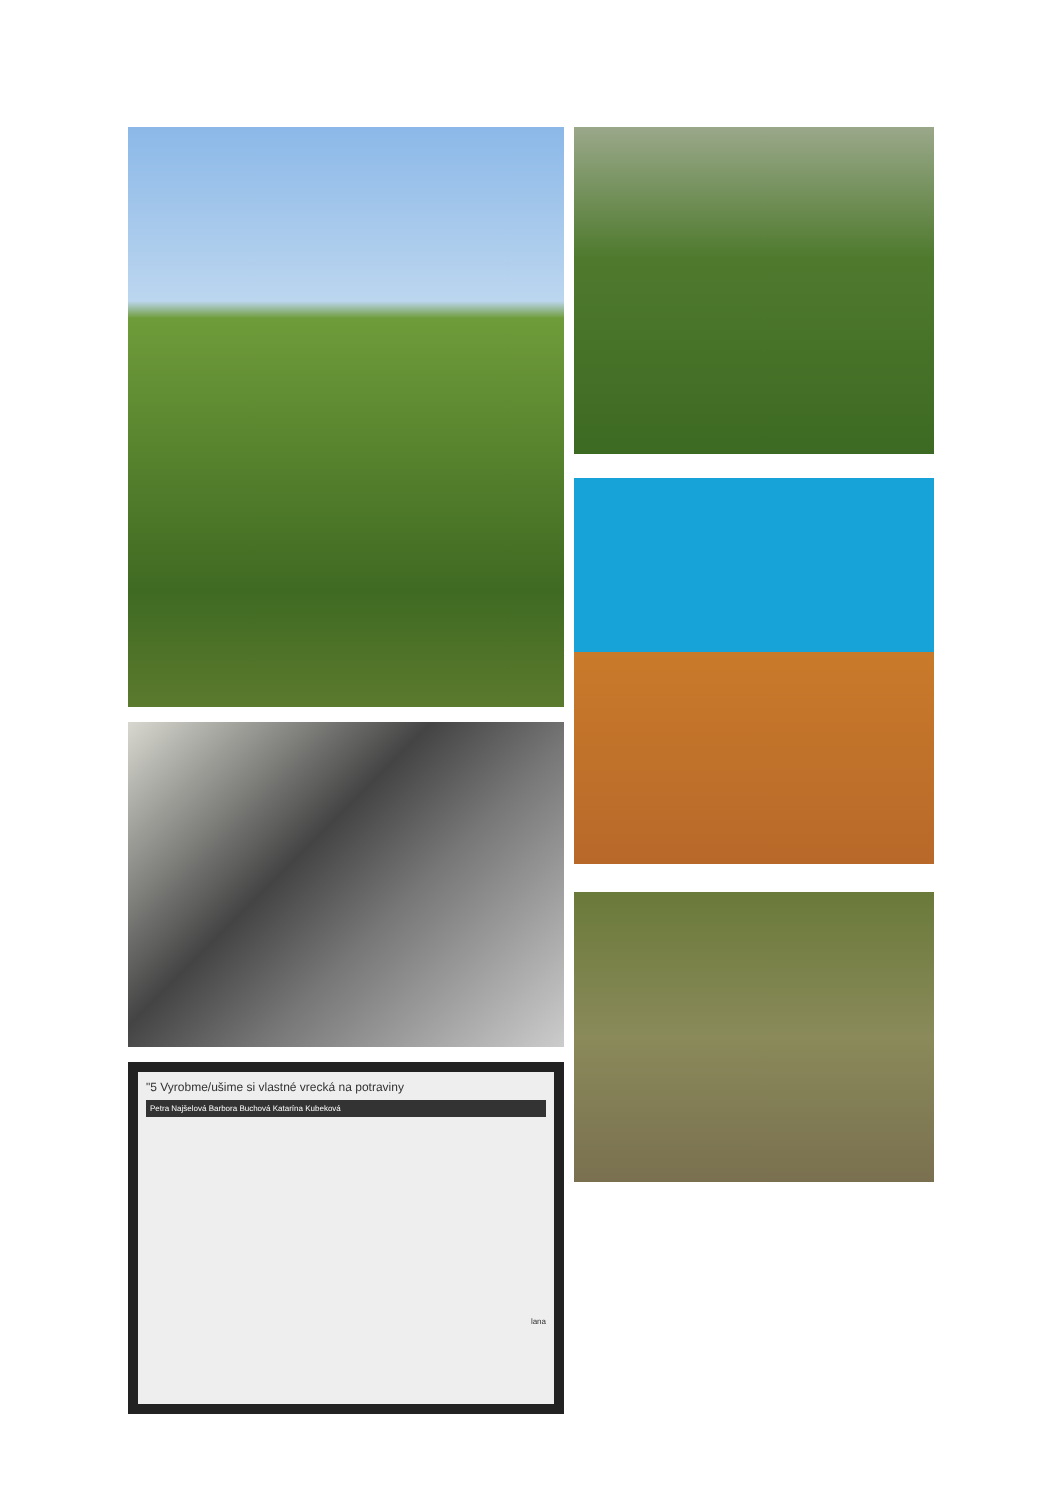"5 Vyrobme/ušime si vlastné vrecká na potraviny
Petra Najšelová Barbora Buchová Katarína Kubeková
lana